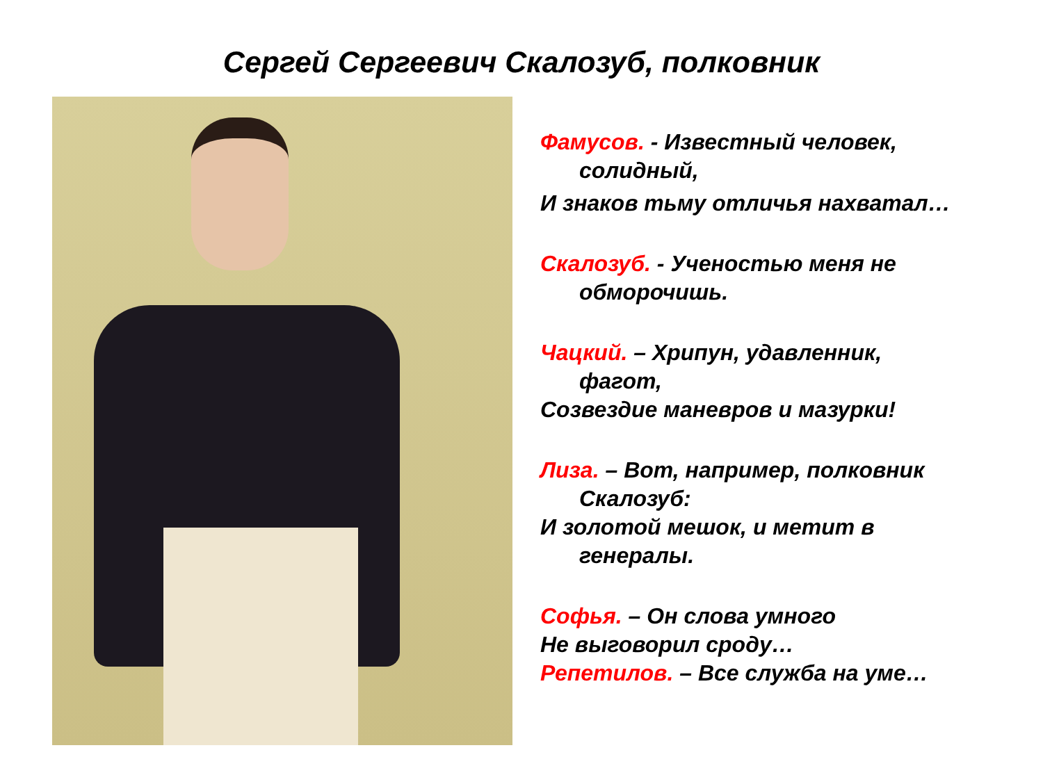Сергей Сергеевич Скалозуб, полковник
Фамусов. - Известный человек,
солидный,
И знаков тьму отличья нахватал…
Скалозуб. - Ученостью меня не
обморочишь.
Чацкий. – Хрипун, удавленник,
фагот,
Созвездие маневров и мазурки!
Лиза. – Вот, например, полковник
Скалозуб:
И золотой мешок, и метит в
генералы.
Софья. – Он слова умного
Не выговорил сроду…
Репетилов. – Все служба на уме…